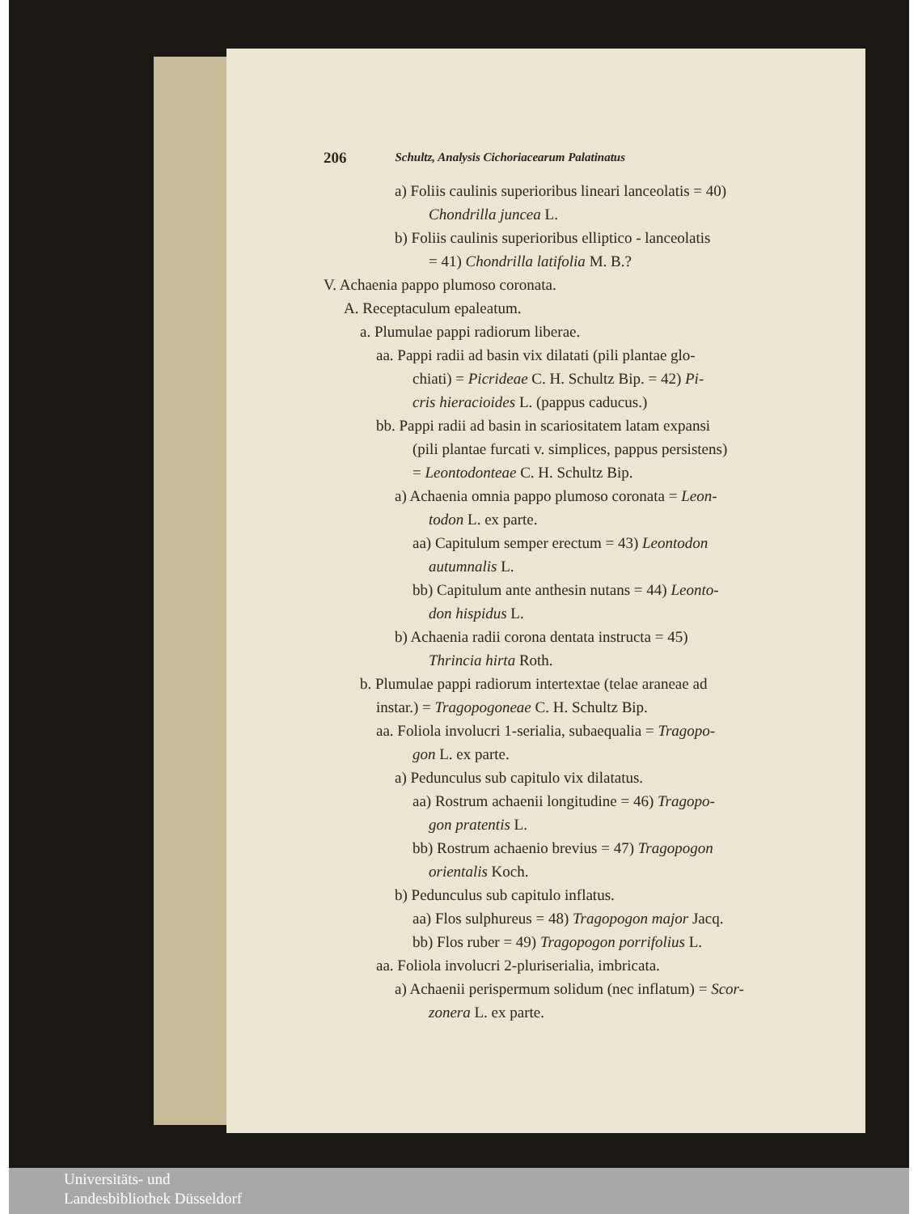206 Schultz, Analysis Cichoriacearum Palatinatus
a) Foliis caulinis superioribus lineari lanceolatis = 40)
Chondrilla juncea L.
b) Foliis caulinis superioribus elliptico - lanceolatis
= 41) Chondrilla latifolia M. B.?
V. Achaenia pappo plumoso coronata.
A. Receptaculum epaleatum.
a. Plumulae pappi radiorum liberae.
aa. Pappi radii ad basin vix dilatati (pili plantae glo-
chiati) = Picrideae C. H. Schultz Bip. = 42) Pi-
cris hieracioides L. (pappus caducus.)
bb. Pappi radii ad basin in scariositatem latam expansi
(pili plantae furcati v. simplices, pappus persistens)
= Leontodonteae C. H. Schultz Bip.
a) Achaenia omnia pappo plumoso coronata = Leon-
todon L. ex parte.
aa) Capitulum semper erectum = 43) Leontodon
autumnalis L.
bb) Capitulum ante anthesin nutans = 44) Leonto-
don hispidus L.
b) Achaenia radii corona dentata instructa = 45)
Thrincia hirta Roth.
b. Plumulae pappi radiorum intertextae (telae araneae ad
instar.) = Tragopogoneae C. H. Schultz Bip.
aa. Foliola involucri 1-serialia, subaequalia = Tragopo-
gon L. ex parte.
a) Pedunculus sub capitulo vix dilatatus.
aa) Rostrum achaenii longitudine = 46) Tragopo-
gon pratentis L.
bb) Rostrum achaenio brevius = 47) Tragopogon
orientalis Koch.
b) Pedunculus sub capitulo inflatus.
aa) Flos sulphureus = 48) Tragopogon major Jacq.
bb) Flos ruber = 49) Tragopogon porrifolius L.
aa. Foliola involucri 2-pluriserialia, imbricata.
a) Achaenii perispermum solidum (nec inflatum) = Scor-
zonera L. ex parte.
Universitäts- und
Landesbibliothek Düsseldorf